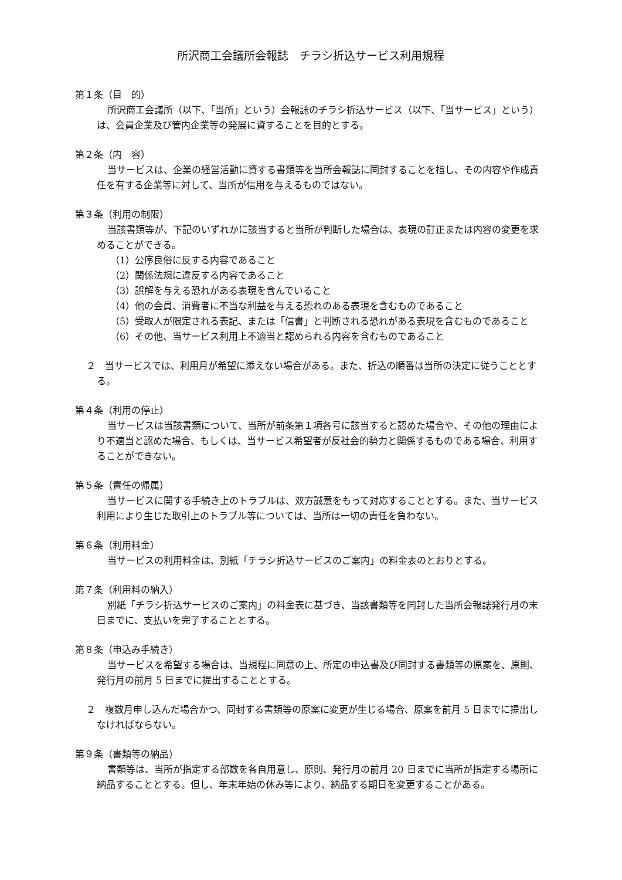所沢商工会議所会報誌　チラシ折込サービス利用規程
第１条（目　的）
所沢商工会議所（以下、「当所」という）会報誌のチラシ折込サービス（以下、「当サービス」という）は、会員企業及び管内企業等の発展に資することを目的とする。
第２条（内　容）
当サービスは、企業の経営活動に資する書類等を当所会報誌に同封することを指し、その内容や作成責任を有する企業等に対して、当所が信用を与えるものではない。
第３条（利用の制限）
当該書類等が、下記のいずれかに該当すると当所が判断した場合は、表現の訂正または内容の変更を求めることができる。
（1）公序良俗に反する内容であること
（2）関係法規に違反する内容であること
（3）誤解を与える恐れがある表現を含んでいること
（4）他の会員、消費者に不当な利益を与える恐れのある表現を含むものであること
（5）受取人が限定される表記、または「信書」と判断される恐れがある表現を含むものであること
（6）その他、当サービス利用上不適当と認められる内容を含むものであること
２　当サービスでは、利用月が希望に添えない場合がある。また、折込の順番は当所の決定に従うこととする。
第４条（利用の停止）
当サービスは当該書類について、当所が前条第１項各号に該当すると認めた場合や、その他の理由により不適当と認めた場合、もしくは、当サービス希望者が反社会的勢力と関係するものである場合、利用することができない。
第５条（責任の帰属）
当サービスに関する手続き上のトラブルは、双方誠意をもって対応することとする。また、当サービス利用により生じた取引上のトラブル等については、当所は一切の責任を負わない。
第６条（利用料金）
当サービスの利用料金は、別紙「チラシ折込サービスのご案内」の料金表のとおりとする。
第７条（利用料の納入）
別紙「チラシ折込サービスのご案内」の料金表に基づき、当該書類等を同封した当所会報誌発行月の末日までに、支払いを完了することとする。
第８条（申込み手続き）
当サービスを希望する場合は、当規程に同意の上、所定の申込書及び同封する書類等の原案を、原則、発行月の前月 5 日までに提出することとする。
２　複数月申し込んだ場合かつ、同封する書類等の原案に変更が生じる場合、原案を前月 5 日までに提出しなければならない。
第９条（書類等の納品）
書類等は、当所が指定する部数を各自用意し、原則、発行月の前月 20 日までに当所が指定する場所に納品することとする。但し、年末年始の休み等により、納品する期日を変更することがある。